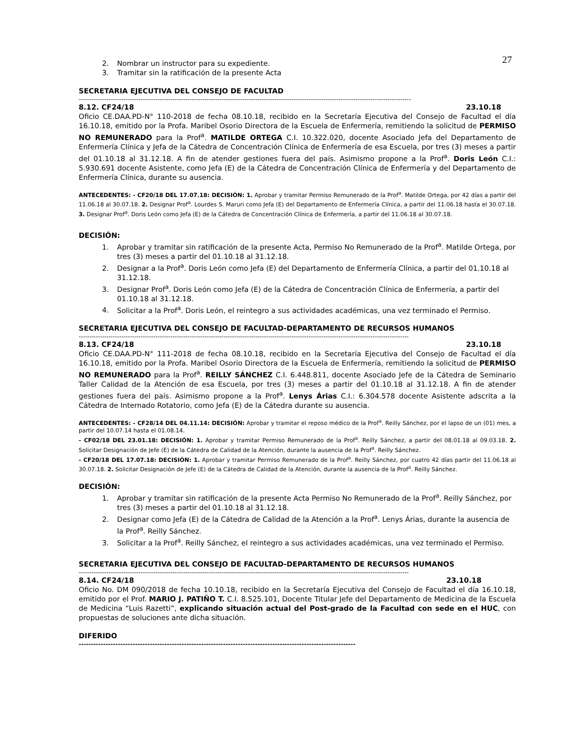27
2. Nombrar un instructor para su expediente.
3. Tramitar sin la ratificación de la presente Acta
SECRETARIA EJECUTIVA DEL CONSEJO DE FACULTAD
------------------------------------------------------------------------------------------------------------------------------------------------------------
8.12. CF24/18 23.10.18
Oficio CE.DAA.PD-N° 110-2018 de fecha 08.10.18, recibido en la Secretaría Ejecutiva del Consejo de Facultad el día 16.10.18, emitido por la Profa. Maribel Osorio Directora de la Escuela de Enfermería, remitiendo la solicitud de PERMISO NO REMUNERADO para la Prof<sup>a</sup>. MATILDE ORTEGA C.I. 10.322.020, docente Asociado Jefa del Departamento de Enfermería Clínica y Jefa de la Cátedra de Concentración Clínica de Enfermería de esa Escuela, por tres (3) meses a partir del 01.10.18 al 31.12.18. A fin de atender gestiones fuera del país. Asimismo propone a la Prof<sup>a</sup>. Doris León C.I.: 5.930.691 docente Asistente, como Jefa (E) de la Cátedra de Concentración Clínica de Enfermería y del Departamento de Enfermería Clínica, durante su ausencia.
ANTECEDENTES: - CF20/18 DEL 17.07.18: DECISIÓN: 1. Aprobar y tramitar Permiso Remunerado de la Prof<sup>a</sup>. Matilde Ortega, por 42 días a partir del 11.06.18 al 30.07.18. 2. Designar Prof<sup>a</sup>. Lourdes S. Maruri como Jefa (E) del Departamento de Enfermería Clínica, a partir del 11.06.18 hasta el 30.07.18. 3. Designar Prof<sup>a</sup>. Doris León como Jefa (E) de la Cátedra de Concentración Clínica de Enfermería, a partir del 11.06.18 al 30.07.18.
DECISIÓN:
1. Aprobar y tramitar sin ratificación de la presente Acta, Permiso No Remunerado de la Prof<sup>a</sup>. Matilde Ortega, por tres (3) meses a partir del 01.10.18 al 31.12.18.
2. Designar a la Prof<sup>a</sup>. Doris León como Jefa (E) del Departamento de Enfermería Clínica, a partir del 01.10.18 al 31.12.18.
3. Designar Prof<sup>a</sup>. Doris León como Jefa (E) de la Cátedra de Concentración Clínica de Enfermería, a partir del 01.10.18 al 31.12.18.
4. Solicitar a la Prof<sup>a</sup>. Doris León, el reintegro a sus actividades académicas, una vez terminado el Permiso.
SECRETARIA EJECUTIVA DEL CONSEJO DE FACULTAD-DEPARTAMENTO DE RECURSOS HUMANOS
-----------------------------------------------------------------------------------------------------------------------------------------------------------
8.13. CF24/18 23.10.18
Oficio CE.DAA.PD-N° 111-2018 de fecha 08.10.18, recibido en la Secretaría Ejecutiva del Consejo de Facultad el día 16.10.18, emitido por la Profa. Maribel Osorio Directora de la Escuela de Enfermería, remitiendo la solicitud de PERMISO NO REMUNERADO para la Prof<sup>a</sup>. REILLY SÁNCHEZ C.I. 6.448.811, docente Asociado Jefe de la Cátedra de Seminario Taller Calidad de la Atención de esa Escuela, por tres (3) meses a partir del 01.10.18 al 31.12.18. A fin de atender gestiones fuera del país. Asimismo propone a la Prof<sup>a</sup>. Lenys Árias C.I.: 6.304.578 docente Asistente adscrita a la Cátedra de Internado Rotatorio, como Jefa (E) de la Cátedra durante su ausencia.
ANTECEDENTES: - CF28/14 DEL 04.11.14: DECISIÓN: Aprobar y tramitar el reposo médico de la Prof<sup>a</sup>. Reilly Sánchez, por el lapso de un (01) mes, a partir del 10.07.14 hasta el 01.08.14.
- CF02/18 DEL 23.01.18: DECISIÓN: 1. Aprobar y tramitar Permiso Remunerado de la Prof<sup>a</sup>. Reilly Sánchez, a partir del 08.01.18 al 09.03.18. 2. Solicitar Designación de Jefe (E) de la Cátedra de Calidad de la Atención, durante la ausencia de la Prof<sup>a</sup>. Reilly Sánchez.
- CF20/18 DEL 17.07.18: DECISIÓN: 1. Aprobar y tramitar Permiso Remunerado de la Prof<sup>a</sup>. Reilly Sánchez, por cuatro 42 días partir del 11.06.18 al 30.07.18. 2. Solicitar Designación de Jefe (E) de la Cátedra de Calidad de la Atención, durante la ausencia de la Prof<sup>a</sup>. Reilly Sánchez.
DECISIÓN:
1. Aprobar y tramitar sin ratificación de la presente Acta Permiso No Remunerado de la Prof<sup>a</sup>. Reilly Sánchez, por tres (3) meses a partir del 01.10.18 al 31.12.18.
2. Designar como Jefa (E) de la Cátedra de Calidad de la Atención a la Prof<sup>a</sup>. Lenys Árias, durante la ausencia de la Prof<sup>a</sup>. Reilly Sánchez.
3. Solicitar a la Prof<sup>a</sup>. Reilly Sánchez, el reintegro a sus actividades académicas, una vez terminado el Permiso.
SECRETARIA EJECUTIVA DEL CONSEJO DE FACULTAD-DEPARTAMENTO DE RECURSOS HUMANOS
-----------------------------------------------------------------------------------------------------------------------------------------------------------
8.14. CF24/18 23.10.18
Oficio No. DM 090/2018 de fecha 10.10.18, recibido en la Secretaría Ejecutiva del Consejo de Facultad el día 16.10.18, emitido por el Prof. MARIO J. PATIÑO T. C.I. 8.525.101, Docente Titular Jefe del Departamento de Medicina de la Escuela de Medicina “Luis Razetti”, explicando situación actual del Post-grado de la Facultad con sede en el HUC, con propuestas de soluciones ante dicha situación.
DIFERIDO
-----------------------------------------------------------------------------------------------------------------